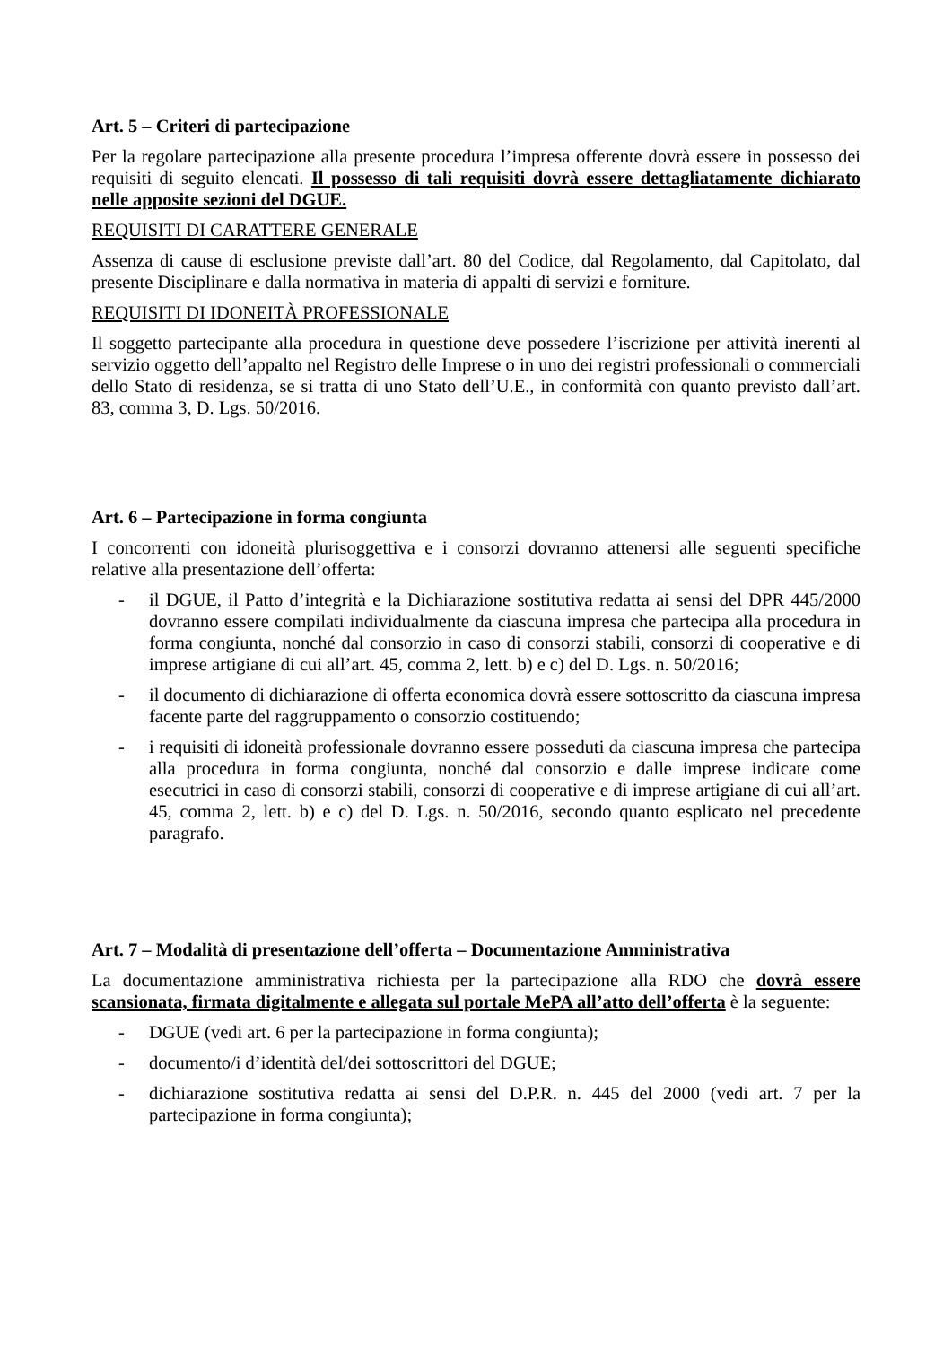Art. 5 – Criteri di partecipazione
Per la regolare partecipazione alla presente procedura l’impresa offerente dovrà essere in possesso dei requisiti di seguito elencati. Il possesso di tali requisiti dovrà essere dettagliatamente dichiarato nelle apposite sezioni del DGUE.
REQUISITI DI CARATTERE GENERALE
Assenza di cause di esclusione previste dall’art. 80 del Codice, dal Regolamento, dal Capitolato, dal presente Disciplinare e dalla normativa in materia di appalti di servizi e forniture.
REQUISITI DI IDONEITÀ PROFESSIONALE
Il soggetto partecipante alla procedura in questione deve possedere l’iscrizione per attività inerenti al servizio oggetto dell’appalto nel Registro delle Imprese o in uno dei registri professionali o commerciali dello Stato di residenza, se si tratta di uno Stato dell’U.E., in conformità con quanto previsto dall’art. 83, comma 3, D. Lgs. 50/2016.
Art. 6 – Partecipazione in forma congiunta
I concorrenti con idoneità plurisoggettiva e i consorzi dovranno attenersi alle seguenti specifiche relative alla presentazione dell’offerta:
- il DGUE, il Patto d’integrità e la Dichiarazione sostitutiva redatta ai sensi del DPR 445/2000 dovranno essere compilati individualmente da ciascuna impresa che partecipa alla procedura in forma congiunta, nonché dal consorzio in caso di consorzi stabili, consorzi di cooperative e di imprese artigiane di cui all’art. 45, comma 2, lett. b) e c) del D. Lgs. n. 50/2016;
- il documento di dichiarazione di offerta economica dovrà essere sottoscritto da ciascuna impresa facente parte del raggruppamento o consorzio costituendo;
- i requisiti di idoneità professionale dovranno essere posseduti da ciascuna impresa che partecipa alla procedura in forma congiunta, nonché dal consorzio e dalle imprese indicate come esecutrici in caso di consorzi stabili, consorzi di cooperative e di imprese artigiane di cui all’art. 45, comma 2, lett. b) e c) del D. Lgs. n. 50/2016, secondo quanto esplicato nel precedente paragrafo.
Art. 7 – Modalità di presentazione dell’offerta – Documentazione Amministrativa
La documentazione amministrativa richiesta per la partecipazione alla RDO che dovrà essere scansionata, firmata digitalmente e allegata sul portale MePA all’atto dell’offerta è la seguente:
- DGUE (vedi art. 6 per la partecipazione in forma congiunta);
- documento/i d’identità del/dei sottoscrittori del DGUE;
- dichiarazione sostitutiva redatta ai sensi del D.P.R. n. 445 del 2000 (vedi art. 7 per la partecipazione in forma congiunta);